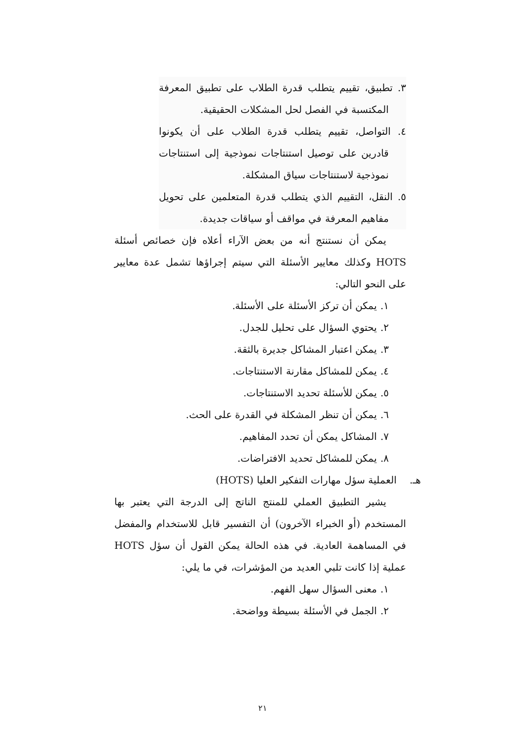٣. تطبيق، تقييم يتطلب قدرة الطلاب على تطبيق المعرفة المكتسبة في الفصل لحل المشكلات الحقيقية.
٤. التواصل، تقييم يتطلب قدرة الطلاب على أن يكونوا قادرين على توصيل استنتاجات نموذجية إلى استنتاجات نموذجية لاستنتاجات سياق المشكلة.
٥. النقل، التقييم الذي يتطلب قدرة المتعلمين على تحويل مفاهيم المعرفة في مواقف أو سياقات جديدة.
يمكن أن نستنتج أنه من بعض الآراء أعلاه فإن خصائص أسئلة HOTS وكذلك معايير الأسئلة التي سيتم إجراؤها تشمل عدة معايير على النحو التالي:
١. يمكن أن تركز الأسئلة على الأسئلة.
٢. يحتوي السؤال على تحليل للجدل.
٣. يمكن اعتبار المشاكل جديرة بالثقة.
٤. يمكن للمشاكل مقارنة الاستنتاجات.
٥. يمكن للأسئلة تحديد الاستنتاجات.
٦. يمكن أن تنظر المشكلة في القدرة على الحث.
٧. المشاكل يمكن أن تحدد المفاهيم.
٨. يمكن للمشاكل تحديد الافتراضات.
هـ. العملية سؤل مهارات التفكير العليا (HOTS)
يشير التطبيق العملي للمنتج الناتج إلى الدرجة التي يعتبر بها المستخدم (أو الخبراء الآخرون) أن التفسير قابل للاستخدام والمفضل في المساهمة العادية. في هذه الحالة يمكن القول أن سؤل HOTS عملية إذا كانت تلبي العديد من المؤشرات، في ما يلي:
١. معنى السؤال سهل الفهم.
٢. الجمل في الأسئلة بسيطة وواضحة.
٢١